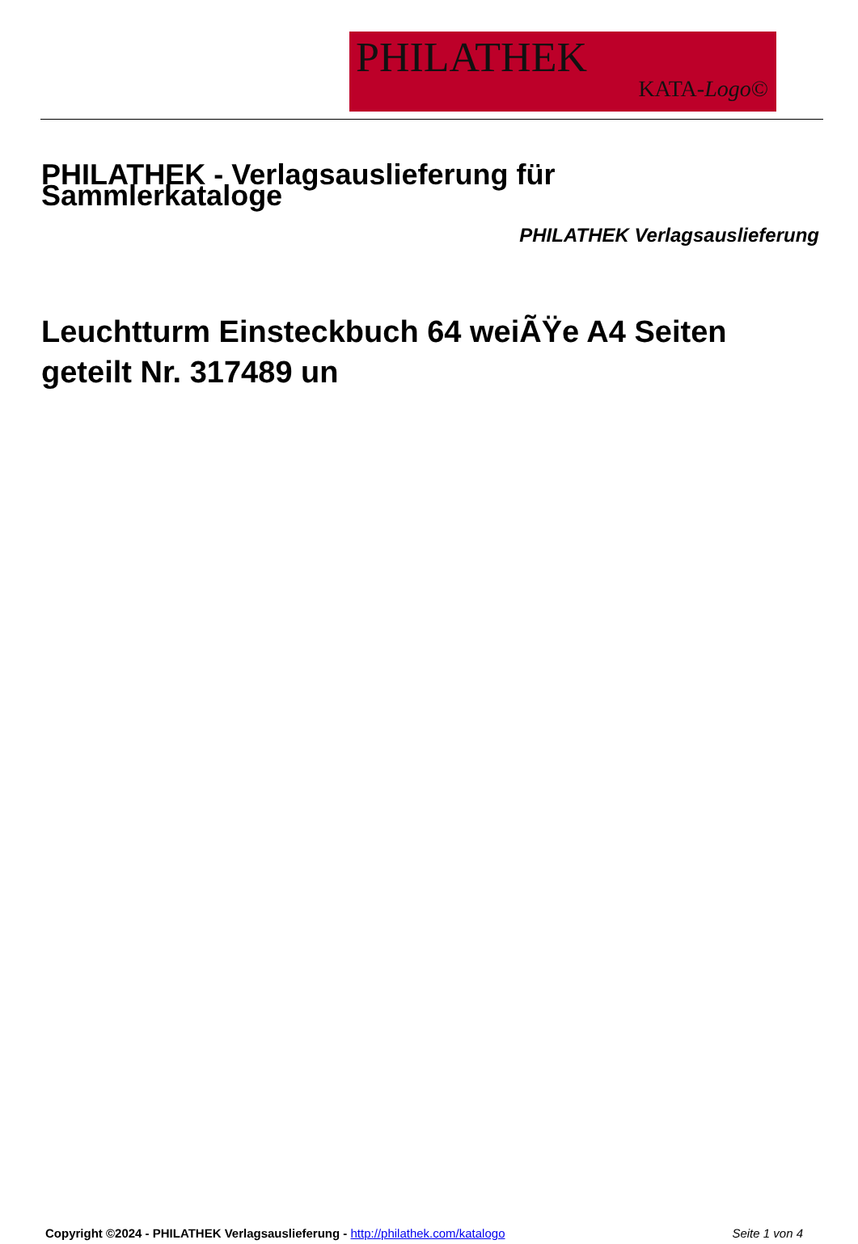PHILATHEK
KATA-Logo©
PHILATHEK - Verlagsauslieferung für Sammlerkataloge
PHILATHEK Verlagsauslieferung
Leuchtturm Einsteckbuch 64 weiÃŸe A4 Seiten geteilt Nr. 317489 un
Copyright ©2024 - PHILATHEK Verlagsauslieferung - http://philathek.com/katalogo Seite 1 von 4